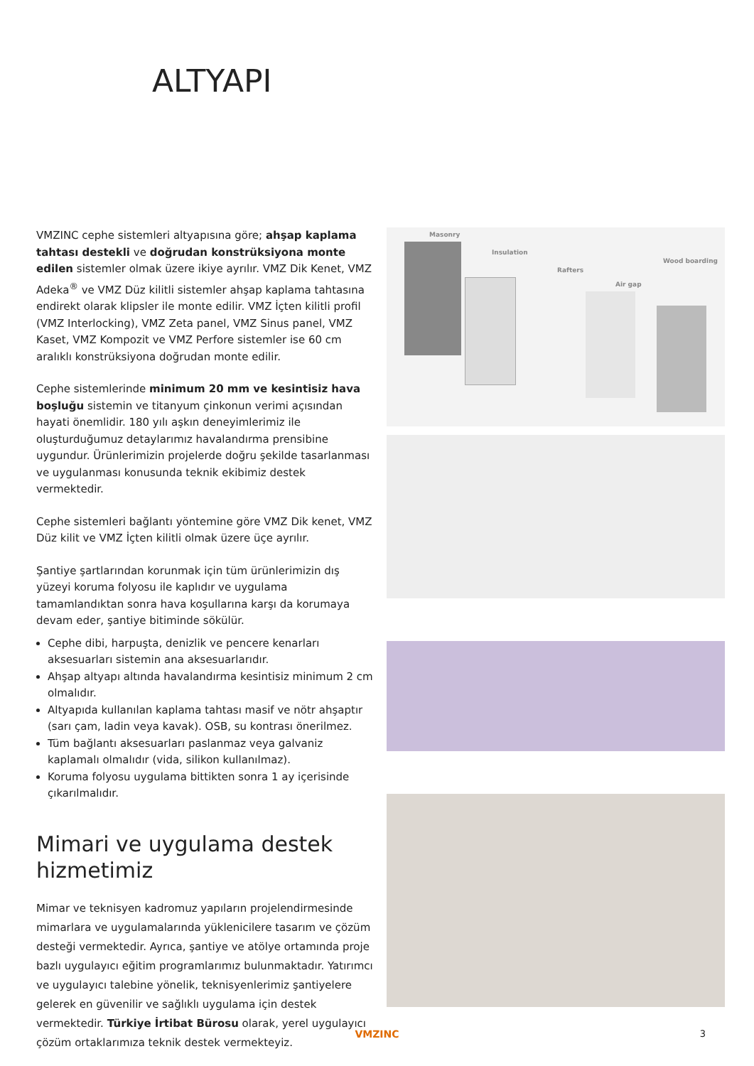ALTYAPI
VMZINC cephe sistemleri altyapısına göre; ahşap kaplama tahtası destekli ve doğrudan konstrüksiyona monte edilen sistemler olmak üzere ikiye ayrılır. VMZ Dik Kenet, VMZ Adeka<sup>®</sup> ve VMZ Düz kilitli sistemler ahşap kaplama tahtasına endirekt olarak klipsler ile monte edilir. VMZ İçten kilitli profil (VMZ Interlocking), VMZ Zeta panel, VMZ Sinus panel, VMZ Kaset, VMZ Kompozit ve VMZ Perfore sistemler ise 60 cm aralıklı konstrüksiyona doğrudan monte edilir.
Cephe sistemlerinde minimum 20 mm ve kesintisiz hava boşluğu sistemin ve titanyum çinkonun verimi açısından hayati önemlidir. 180 yılı aşkın deneyimlerimiz ile oluşturduğumuz detaylarımız havalandırma prensibine uygundur. Ürünlerimizin projelerde doğru şekilde tasarlanması ve uygulanması konusunda teknik ekibimiz destek vermektedir.
Cephe sistemleri bağlantı yöntemine göre VMZ Dik kenet, VMZ Düz kilit ve VMZ İçten kilitli olmak üzere üçe ayrılır.
Şantiye şartlarından korunmak için tüm ürünlerimizin dış yüzeyi koruma folyosu ile kaplıdır ve uygulama tamamlandıktan sonra hava koşullarına karşı da korumaya devam eder, şantiye bitiminde sökülür.
Cephe dibi, harpuşta, denizlik ve pencere kenarları aksesuarları sistemin ana aksesuarlarıdır.
Ahşap altyapı altında havalandırma kesintisiz minimum 2 cm olmalıdır.
Altyapıda kullanılan kaplama tahtası masif ve nötr ahşaptır (sarı çam, ladin veya kavak). OSB, su kontrası önerilmez.
Tüm bağlantı aksesuarları paslanmaz veya galvaniz kaplamalı olmalıdır (vida, silikon kullanılmaz).
Koruma folyosu uygulama bittikten sonra 1 ay içerisinde çıkarılmalıdır.
Mimari ve uygulama destek hizmetimiz
Mimar ve teknisyen kadromuz yapıların projelendirmesinde mimarlara ve uygulamalarında yüklenicilere tasarım ve çözüm desteği vermektedir. Ayrıca, şantiye ve atölye ortamında proje bazlı uygulayıcı eğitim programlarımız bulunmaktadır. Yatırımcı ve uygulayıcı talebine yönelik, teknisyenlerimiz şantiyelere gelerek en güvenilir ve sağlıklı uygulama için destek vermektedir. Türkiye İrtibat Bürosu olarak, yerel uygulayıcı çözüm ortaklarımıza teknik destek vermekteyiz.
Masonry
Insulation
Rafters
Air gap
Wood boarding
VMZINC 3